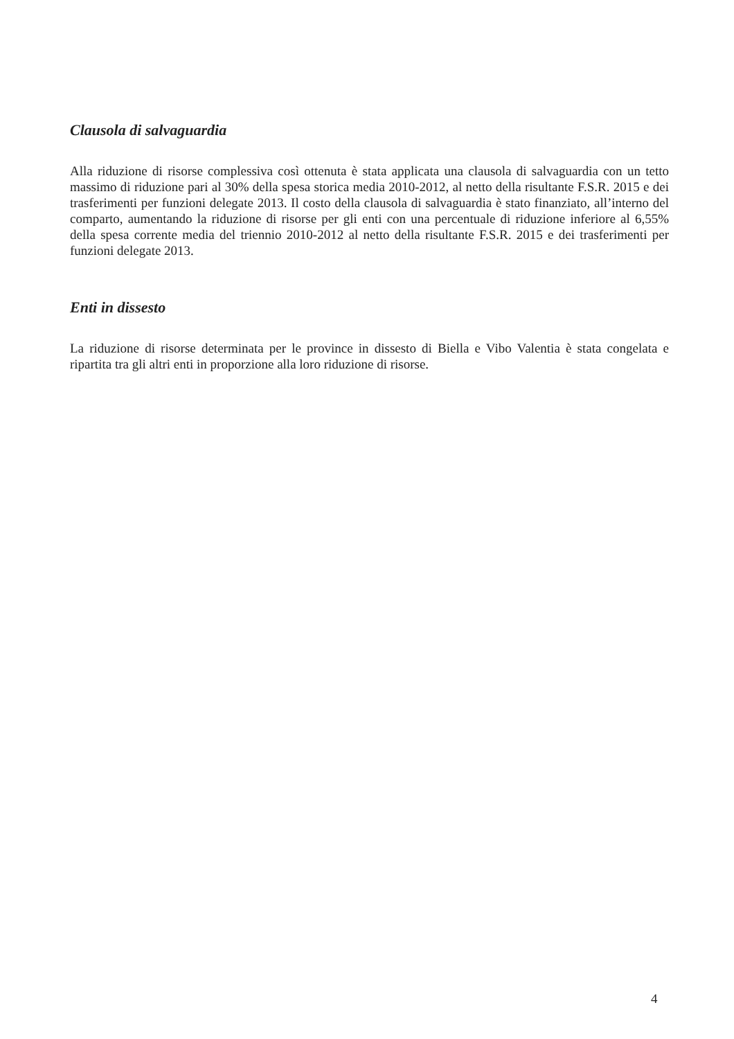Clausola di salvaguardia
Alla riduzione di risorse complessiva così ottenuta è stata applicata una clausola di salvaguardia con un tetto massimo di riduzione pari al 30% della spesa storica media 2010-2012, al netto della risultante F.S.R. 2015 e dei trasferimenti per funzioni delegate 2013. Il costo della clausola di salvaguardia è stato finanziato, all’interno del comparto, aumentando la riduzione di risorse per gli enti con una percentuale di riduzione inferiore al 6,55% della spesa corrente media del triennio 2010-2012 al netto della risultante F.S.R. 2015 e dei trasferimenti per funzioni delegate 2013.
Enti in dissesto
La riduzione di risorse determinata per le province in dissesto di Biella e Vibo Valentia è stata congelata e ripartita tra gli altri enti in proporzione alla loro riduzione di risorse.
4